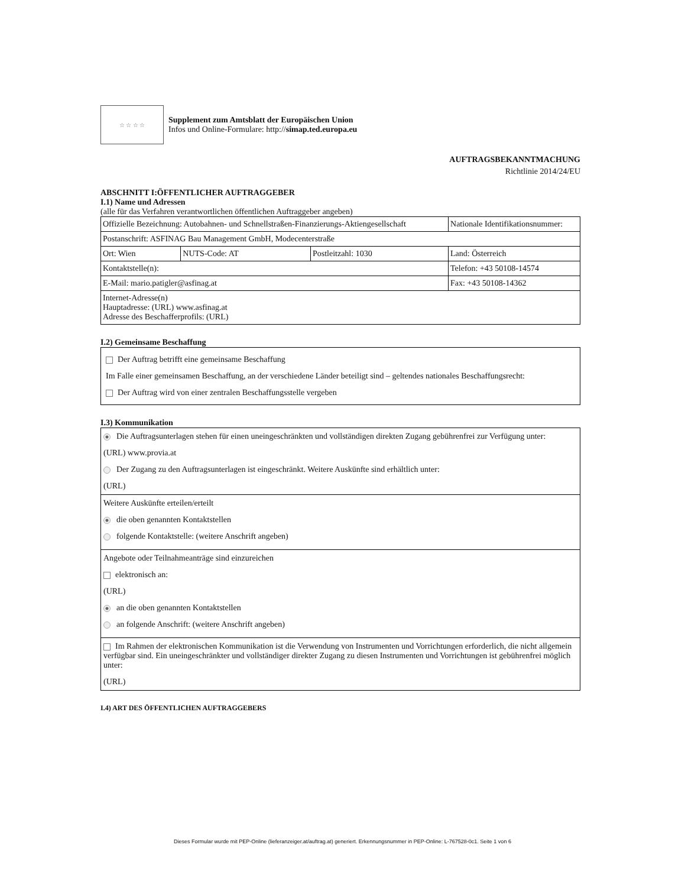☆ ☆ ☆ ☆
Supplement zum Amtsblatt der Europäischen Union
Infos und Online-Formulare: http://simap.ted.europa.eu
AUFTRAGSBEKANNTMACHUNG
Richtlinie 2014/24/EU
ABSCHNITT I:ÖFFENTLICHER AUFTRAGGEBER
I.1) Name und Adressen
(alle für das Verfahren verantwortlichen öffentlichen Auftraggeber angeben)
| Offizielle Bezeichnung: Autobahnen- und Schnellstraßen-Finanzierungs-Aktiengesellschaft | | | Nationale Identifikationsnummer: |
| Postanschrift: ASFINAG Bau Management GmbH, Modecenterstraße | | | |
| Ort: Wien | NUTS-Code: AT | Postleitzahl: 1030 | Land: Österreich |
| Kontaktstelle(n): | | | Telefon: +43 50108-14574 |
| E-Mail: mario.patigler@asfinag.at | | | Fax: +43 50108-14362 |
| Internet-Adresse(n) Hauptadresse: (URL) www.asfinag.at Adresse des Beschafferprofils: (URL) | | | |
I.2) Gemeinsame Beschaffung
Der Auftrag betrifft eine gemeinsame Beschaffung
Im Falle einer gemeinsamen Beschaffung, an der verschiedene Länder beteiligt sind – geltendes nationales Beschaffungsrecht:
Der Auftrag wird von einer zentralen Beschaffungsstelle vergeben
I.3) Kommunikation
Die Auftragsunterlagen stehen für einen uneingeschränkten und vollständigen direkten Zugang gebührenfrei zur Verfügung unter:
(URL) www.provia.at
Der Zugang zu den Auftragsunterlagen ist eingeschränkt. Weitere Auskünfte sind erhältlich unter:
(URL)
Weitere Auskünfte erteilen/erteilt
die oben genannten Kontaktstellen
folgende Kontaktstelle: (weitere Anschrift angeben)
Angebote oder Teilnahmeanträge sind einzureichen
elektronisch an:
(URL)
an die oben genannten Kontaktstellen
an folgende Anschrift: (weitere Anschrift angeben)
Im Rahmen der elektronischen Kommunikation ist die Verwendung von Instrumenten und Vorrichtungen erforderlich, die nicht allgemein verfügbar sind. Ein uneingeschränkter und vollständiger direkter Zugang zu diesen Instrumenten und Vorrichtungen ist gebührenfrei möglich unter:
(URL)
I.4) ART DES ÖFFENTLICHEN AUFTRAGGEBERS
Dieses Formular wurde mit PEP-Online (lieferanzeiger.at/auftrag.at) generiert. Erkennungsnummer in PEP-Online: L-767528-0c1. Seite 1 von 6